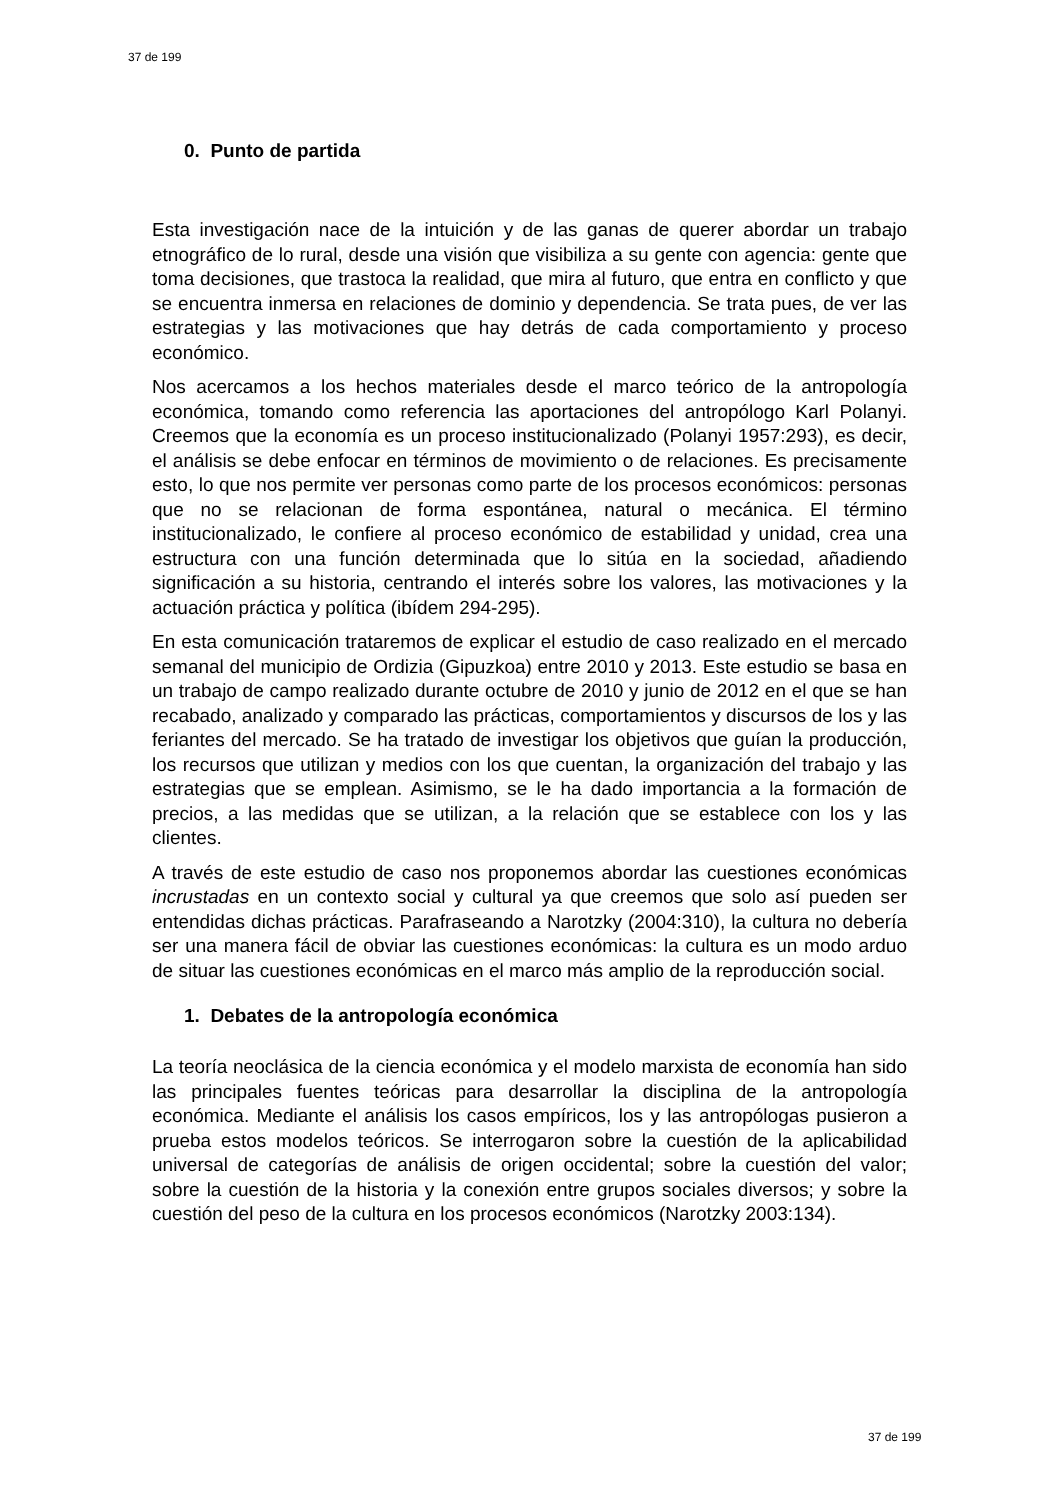37 de 199
0. Punto de partida
Esta investigación nace de la intuición y de las ganas de querer abordar un trabajo etnográfico de lo rural, desde una visión que visibiliza a su gente con agencia: gente que toma decisiones, que trastoca la realidad, que mira al futuro, que entra en conflicto y que se encuentra inmersa en relaciones de dominio y dependencia. Se trata pues, de ver las estrategias y las motivaciones que hay detrás de cada comportamiento y proceso económico.
Nos acercamos a los hechos materiales desde el marco teórico de la antropología económica, tomando como referencia las aportaciones del antropólogo Karl Polanyi. Creemos que la economía es un proceso institucionalizado (Polanyi 1957:293), es decir, el análisis se debe enfocar en términos de movimiento o de relaciones. Es precisamente esto, lo que nos permite ver personas como parte de los procesos económicos: personas que no se relacionan de forma espontánea, natural o mecánica. El término institucionalizado, le confiere al proceso económico de estabilidad y unidad, crea una estructura con una función determinada que lo sitúa en la sociedad, añadiendo significación a su historia, centrando el interés sobre los valores, las motivaciones y la actuación práctica y política (ibídem 294-295).
En esta comunicación trataremos de explicar el estudio de caso realizado en el mercado semanal del municipio de Ordizia (Gipuzkoa) entre 2010 y 2013. Este estudio se basa en un trabajo de campo realizado durante octubre de 2010 y junio de 2012 en el que se han recabado, analizado y comparado las prácticas, comportamientos y discursos de los y las feriantes del mercado. Se ha tratado de investigar los objetivos que guían la producción, los recursos que utilizan y medios con los que cuentan, la organización del trabajo y las estrategias que se emplean. Asimismo, se le ha dado importancia a la formación de precios, a las medidas que se utilizan, a la relación que se establece con los y las clientes.
A través de este estudio de caso nos proponemos abordar las cuestiones económicas incrustadas en un contexto social y cultural ya que creemos que solo así pueden ser entendidas dichas prácticas. Parafraseando a Narotzky (2004:310), la cultura no debería ser una manera fácil de obviar las cuestiones económicas: la cultura es un modo arduo de situar las cuestiones económicas en el marco más amplio de la reproducción social.
1. Debates de la antropología económica
La teoría neoclásica de la ciencia económica y el modelo marxista de economía han sido las principales fuentes teóricas para desarrollar la disciplina de la antropología económica. Mediante el análisis los casos empíricos, los y las antropólogas pusieron a prueba estos modelos teóricos. Se interrogaron sobre la cuestión de la aplicabilidad universal de categorías de análisis de origen occidental; sobre la cuestión del valor; sobre la cuestión de la historia y la conexión entre grupos sociales diversos; y sobre la cuestión del peso de la cultura en los procesos económicos (Narotzky 2003:134).
37 de 199